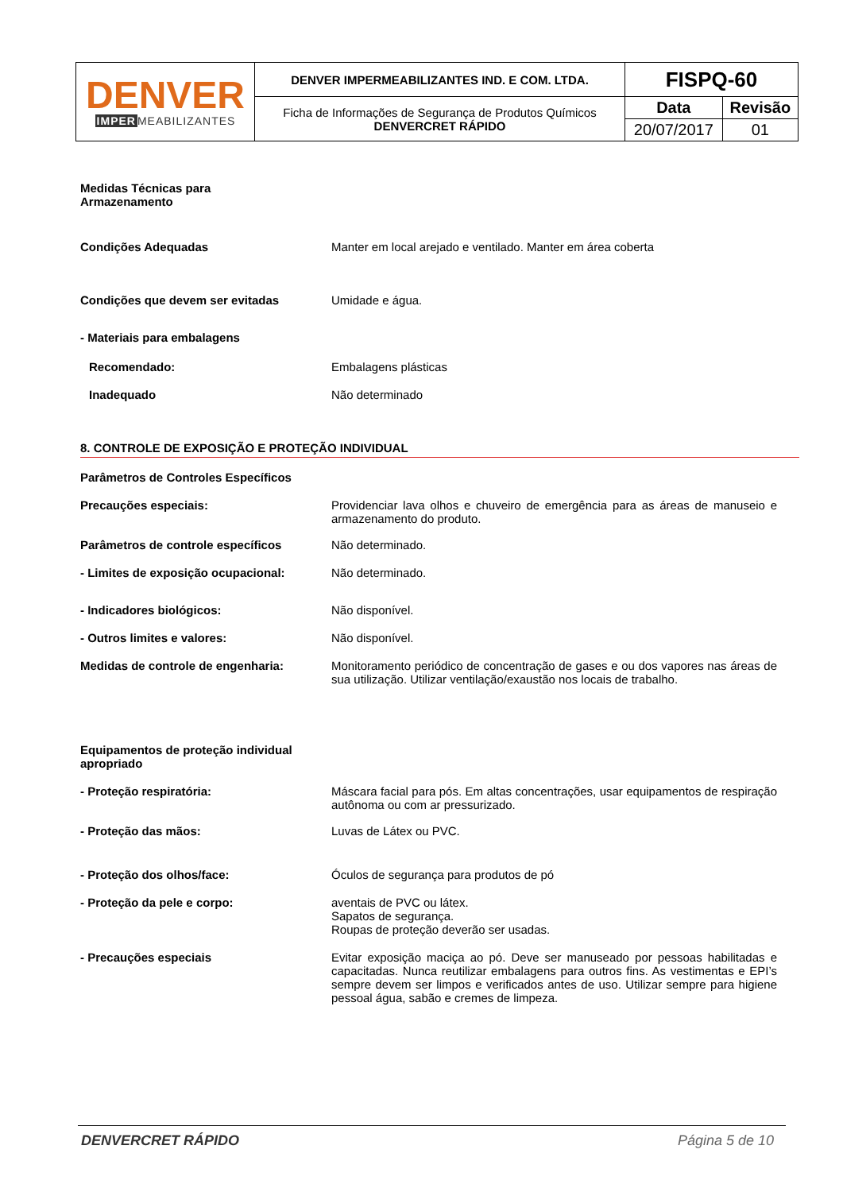| DENVER IMPER MEABILIZANTES | DENVER IMPERMEABILIZANTES IND. E COM. LTDA. | FISPQ-60 | |
| | Ficha de Informações de Segurança de Produtos Químicos DENVERCRET RÁPIDO | Data | Revisão |
| | | 20/07/2017 | 01 |
Medidas Técnicas para
Armazenamento
Condições Adequadas Manter em local arejado e ventilado. Manter em área coberta
Condições que devem ser evitadas Umidade e água.
- Materiais para embalagens
Recomendado: Embalagens plásticas
Inadequado Não determinado
8. CONTROLE DE EXPOSIÇÃO E PROTEÇÃO INDIVIDUAL
Parâmetros de Controles Específicos
Precauções especiais: Providenciar lava olhos e chuveiro de emergência para as áreas de manuseio e armazenamento do produto.
Parâmetros de controle específicos Não determinado.
- Limites de exposição ocupacional: Não determinado.
- Indicadores biológicos: Não disponível.
- Outros limites e valores: Não disponível.
Medidas de controle de engenharia: Monitoramento periódico de concentração de gases e ou dos vapores nas áreas de sua utilização. Utilizar ventilação/exaustão nos locais de trabalho.
Equipamentos de proteção individual apropriado
- Proteção respiratória: Máscara facial para pós. Em altas concentrações, usar equipamentos de respiração autônoma ou com ar pressurizado.
- Proteção das mãos: Luvas de Látex ou PVC.
- Proteção dos olhos/face: Óculos de segurança para produtos de pó
- Proteção da pele e corpo: aventais de PVC ou látex.
Sapatos de segurança.
Roupas de proteção deverão ser usadas.
- Precauções especiais Evitar exposição maciça ao pó. Deve ser manuseado por pessoas habilitadas e capacitadas. Nunca reutilizar embalagens para outros fins. As vestimentas e EPI’s sempre devem ser limpos e verificados antes de uso. Utilizar sempre para higiene pessoal água, sabão e cremes de limpeza.
DENVERCRET RÁPIDO Página 5 de 10